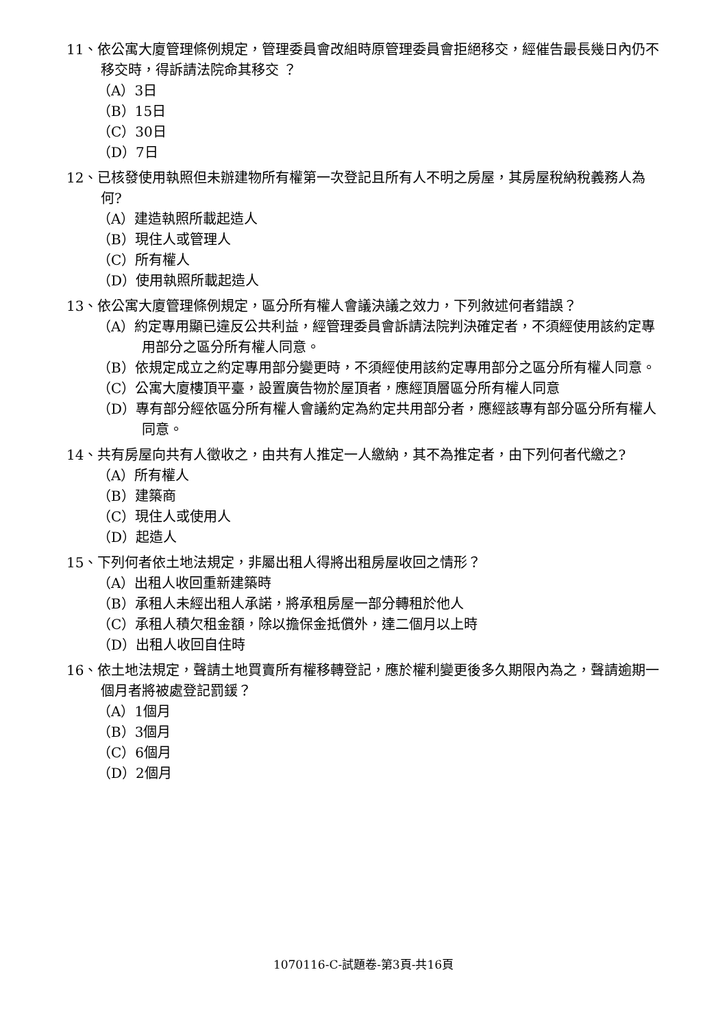11、依公寓大廈管理條例規定，管理委員會改組時原管理委員會拒絕移交，經催告最長幾日內仍不移交時，得訴請法院命其移交 ？
（A）3日
（B）15日
（C）30日
（D）7日
12、已核發使用執照但未辦建物所有權第一次登記且所有人不明之房屋，其房屋稅納稅義務人為何?
（A）建造執照所載起造人
（B）現住人或管理人
（C）所有權人
（D）使用執照所載起造人
13、依公寓大廈管理條例規定，區分所有權人會議決議之效力，下列敘述何者錯誤？
（A）約定專用顯已違反公共利益，經管理委員會訴請法院判決確定者，不須經使用該約定專用部分之區分所有權人同意。
（B）依規定成立之約定專用部分變更時，不須經使用該約定專用部分之區分所有權人同意。
（C）公寓大廈樓頂平臺，設置廣告物於屋頂者，應經頂層區分所有權人同意
（D）專有部分經依區分所有權人會議約定為約定共用部分者，應經該專有部分區分所有權人同意。
14、共有房屋向共有人徵收之，由共有人推定一人繳納，其不為推定者，由下列何者代繳之?
（A）所有權人
（B）建築商
（C）現住人或使用人
（D）起造人
15、下列何者依土地法規定，非屬出租人得將出租房屋收回之情形？
（A）出租人收回重新建築時
（B）承租人未經出租人承諾，將承租房屋一部分轉租於他人
（C）承租人積欠租金額，除以擔保金抵償外，達二個月以上時
（D）出租人收回自住時
16、依土地法規定，聲請土地買賣所有權移轉登記，應於權利變更後多久期限內為之，聲請逾期一個月者將被處登記罰鍰？
（A）1個月
（B）3個月
（C）6個月
（D）2個月
1070116-C-試題卷-第3頁-共16頁